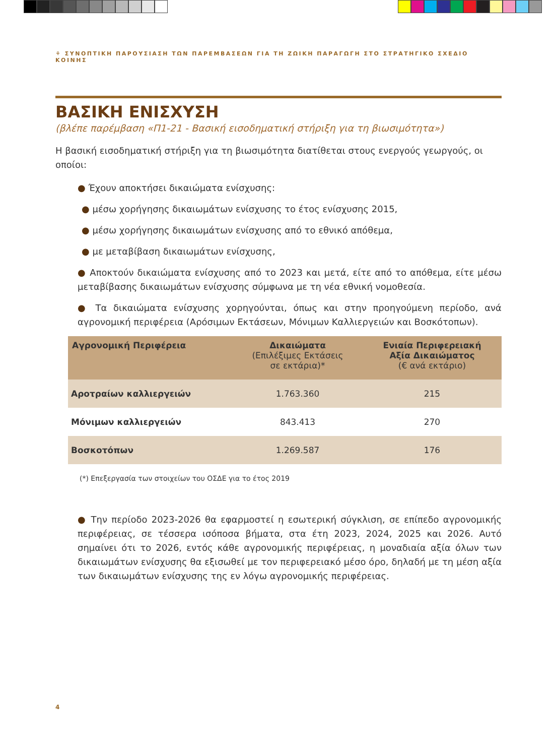⚘ ΣΥΝΟΠΤΙΚΗ ΠΑΡΟΥΣΙΑΣΗ ΤΩΝ ΠΑΡΕΜΒΑΣΕΩΝ ΓΙΑ ΤΗ ΖΩΙΚΗ ΠΑΡΑΓΩΓΗ ΣΤΟ ΣΤΡΑΤΗΓΙΚΟ ΣΧΕΔΙΟ ΚΟΙΝΗΣ
ΒΑΣΙΚΗ ΕΝΙΣΧΥΣΗ
(βλέπε παρέμβαση «Π1-21 - Βασική εισοδηματική στήριξη για τη βιωσιμότητα»)
Η βασική εισοδηματική στήριξη για τη βιωσιμότητα διατίθεται στους ενεργούς γεωργούς, οι οποίοι:
● Έχουν αποκτήσει δικαιώματα ενίσχυσης:
● μέσω χορήγησης δικαιωμάτων ενίσχυσης το έτος ενίσχυσης 2015,
● μέσω χορήγησης δικαιωμάτων ενίσχυσης από το εθνικό απόθεμα,
● με μεταβίβαση δικαιωμάτων ενίσχυσης,
● Αποκτούν δικαιώματα ενίσχυσης από το 2023 και μετά, είτε από το απόθεμα, είτε μέσω μεταβίβασης δικαιωμάτων ενίσχυσης σύμφωνα με τη νέα εθνική νομοθεσία.
● Τα δικαιώματα ενίσχυσης χορηγούνται, όπως και στην προηγούμενη περίοδο, ανά αγρονομική περιφέρεια (Αρόσιμων Εκτάσεων, Μόνιμων Καλλιεργειών και Βοσκότοπων).
| Αγρονομική Περιφέρεια | Δικαιώματα (Επιλέξιμες Εκτάσεις σε εκτάρια)* | Ενιαία Περιφερειακή Αξία Δικαιώματος (€ ανά εκτάριο) |
| --- | --- | --- |
| Αροτραίων καλλιεργειών | 1.763.360 | 215 |
| Μόνιμων καλλιεργειών | 843.413 | 270 |
| Βοσκοτόπων | 1.269.587 | 176 |
(*) Επεξεργασία των στοιχείων του ΟΣΔΕ για το έτος 2019
● Την περίοδο 2023-2026 θα εφαρμοστεί η εσωτερική σύγκλιση, σε επίπεδο αγρονομικής περιφέρειας, σε τέσσερα ισόποσα βήματα, στα έτη 2023, 2024, 2025 και 2026. Αυτό σημαίνει ότι το 2026, εντός κάθε αγρονομικής περιφέρειας, η μοναδιαία αξία όλων των δικαιωμάτων ενίσχυσης θα εξισωθεί με τον περιφερειακό μέσο όρο, δηλαδή με τη μέση αξία των δικαιωμάτων ενίσχυσης της εν λόγω αγρονομικής περιφέρειας.
4